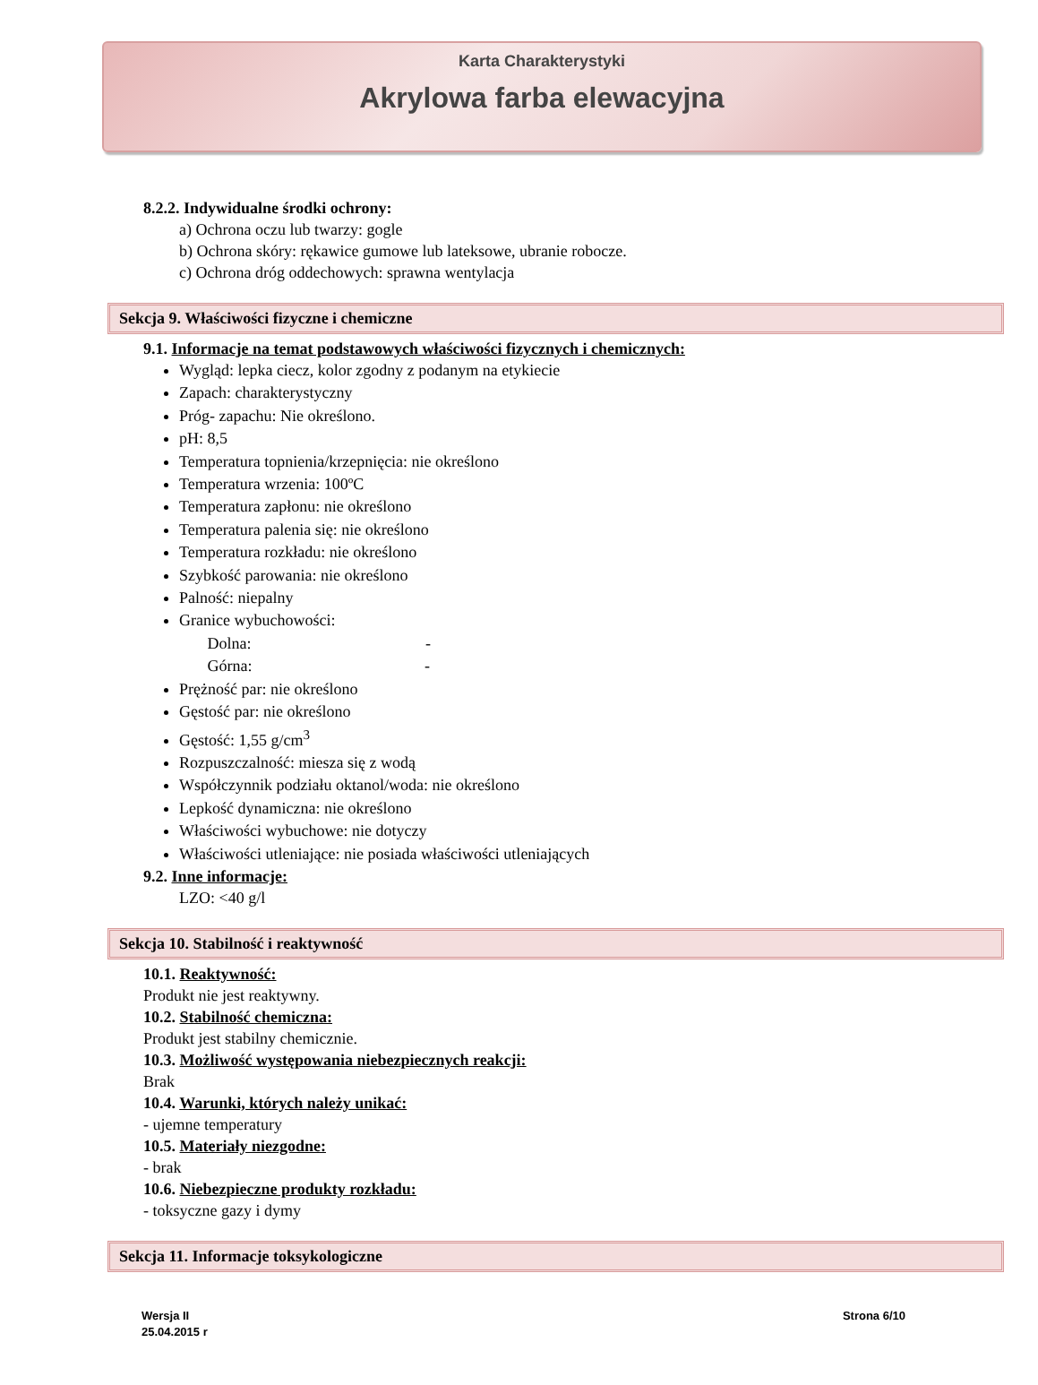Karta Charakterystyki
Akrylowa farba elewacyjna
8.2.2. Indywidualne środki ochrony:
a) Ochrona oczu lub twarzy: gogle
b) Ochrona skóry: rękawice gumowe lub lateksowe, ubranie robocze.
c) Ochrona dróg oddechowych: sprawna wentylacja
Sekcja 9. Właściwości fizyczne i chemiczne
9.1. Informacje na temat podstawowych właściwości fizycznych i chemicznych:
Wygląd: lepka ciecz, kolor zgodny z podanym na etykiecie
Zapach: charakterystyczny
Próg- zapachu: Nie określono.
pH: 8,5
Temperatura topnienia/krzepnięcia: nie określono
Temperatura wrzenia: 100ºC
Temperatura zapłonu: nie określono
Temperatura palenia się: nie określono
Temperatura rozkładu: nie określono
Szybkość parowania: nie określono
Palność: niepalny
Granice wybuchowości:
Dolna: -
Górna: -
Prężność par: nie określono
Gęstość par: nie określono
Gęstość: 1,55 g/cm<sup>3</sup>
Rozpuszczalność: miesza się z wodą
Współczynnik podziału oktanol/woda: nie określono
Lepkość dynamiczna: nie określono
Właściwości wybuchowe: nie dotyczy
Właściwości utleniające: nie posiada właściwości utleniających
9.2. Inne informacje:
LZO: <40 g/l
Sekcja 10. Stabilność i reaktywność
10.1. Reaktywność:
Produkt nie jest reaktywny.
10.2. Stabilność chemiczna:
Produkt jest stabilny chemicznie.
10.3. Możliwość występowania niebezpiecznych reakcji:
Brak
10.4. Warunki, których należy unikać:
- ujemne temperatury
10.5. Materiały niezgodne:
- brak
10.6. Niebezpieczne produkty rozkładu:
- toksyczne gazy i dymy
Sekcja 11. Informacje toksykologiczne
Wersja II
25.04.2015 r
Strona 6/10